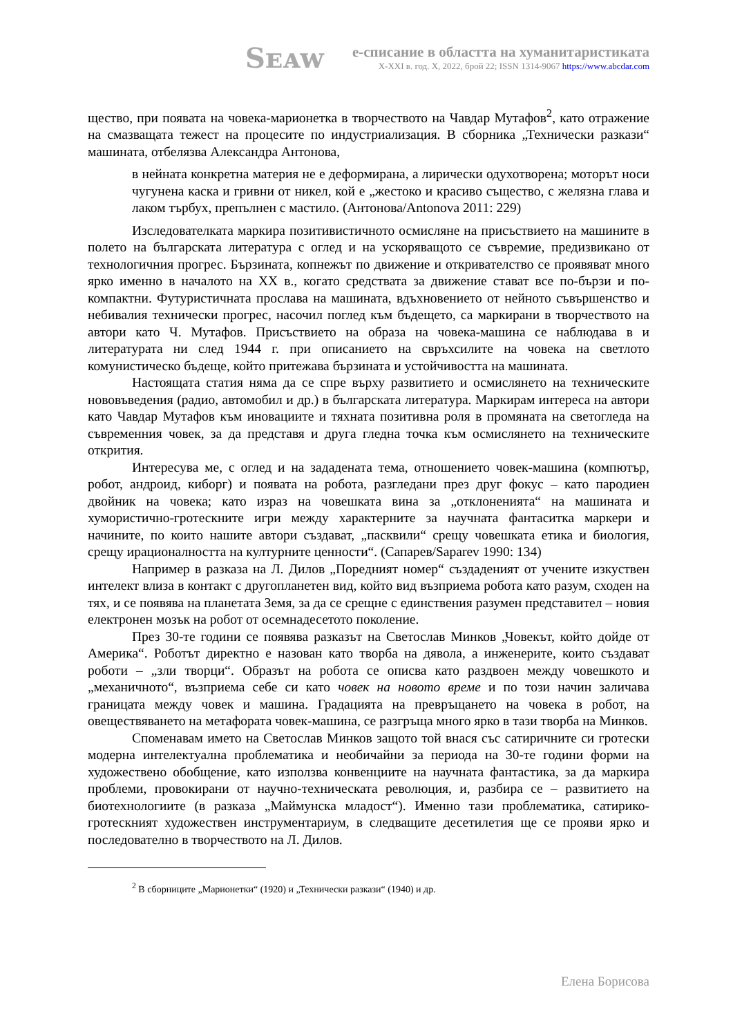Sᴇᴀᴡ
е-списание в областта на хуманитаристиката
X-XXI в. год. X, 2022, брой 22; ISSN 1314-9067 https://www.abcdar.com
щество, при появата на човека-марионетка в творчеството на Чавдар Мутафов<sup>2</sup>, като отражение на смазващата тежест на процесите по индустриализация. В сборника „Технически разкази“ машината, отбелязва Александра Антонова,
в нейната конкретна материя не е деформирана, а лирически одухотворена; моторът носи чугунена каска и гривни от никел, кой е „жестоко и красиво същество, с желязна глава и лаком търбух, препълнен с мастило. (Антонова/Antonova 2011: 229)
Изследователката маркира позитивистичното осмисляне на присъствието на машините в полето на българската литература с оглед и на ускоряващото се съвремие, предизвикано от технологичния прогрес. Бързината, копнежът по движение и откривателство се проявяват много ярко именно в началото на XX в., когато средствата за движение стават все по-бързи и по-компактни. Футуристичната прослава на машината, вдъхновението от нейното съвършенство и небивалия технически прогрес, насочил поглед към бъдещето, са маркирани в творчеството на автори като Ч. Мутафов. Присъствието на образа на човека-машина се наблюдава в и литературата ни след 1944 г. при описанието на свръхсилите на човека на светлото комунистическо бъдеще, който притежава бързината и устойчивостта на машината.
Настоящата статия няма да се спре върху развитието и осмислянето на техническите нововъведения (радио, автомобил и др.) в българската литература. Маркирам интереса на автори като Чавдар Мутафов към иновациите и тяхната позитивна роля в промяната на светогледа на съвременния човек, за да представя и друга гледна точка към осмислянето на техническите открития.
Интересува ме, с оглед и на зададената тема, отношението човек-машина (компютър, робот, андроид, киборг) и появата на робота, разгледани през друг фокус – като пародиен двойник на човека; като израз на човешката вина за „отклоненията“ на машината и хумористично-гротескните игри между характерните за научната фантаситка маркери и начините, по които нашите автори създават, „пасквили“ срещу човешката етика и биология, срещу ирационалността на културните ценности“. (Сапарев/Saparev 1990: 134)
Например в разказа на Л. Дилов „Поредният номер“ създаденият от учените изкуствен интелект влиза в контакт с другопланетен вид, който вид възприема робота като разум, сходен на тях, и се появява на планетата Земя, за да се срещне с единствения разумен представител – новия електронен мозък на робот от осемнадесетото поколение.
През 30-те години се появява разказът на Светослав Минков „Човекът, който дойде от Америка“. Роботът директно е назован като творба на дявола, а инженерите, които създават роботи – „зли творци“. Образът на робота се описва като раздвоен между човешкото и „механичното“, възприема себе си като човек на новото време и по този начин заличава границата между човек и машина. Градацията на превръщането на човека в робот, на овеществяването на метафората човек-машина, се разгръща много ярко в тази творба на Минков.
Споменавам името на Светослав Минков защото той внася със сатиричните си гротески модерна интелектуална проблематика и необичайни за периода на 30-те години форми на художествено обобщение, като използва конвенциите на научната фантастика, за да маркира проблеми, провокирани от научно-техническата революция, и, разбира се – развитието на биотехнологиите (в разказа „Маймунска младост“). Именно тази проблематика, сатирико-гротескният художествен инструментариум, в следващите десетилетия ще се прояви ярко и последователно в творчеството на Л. Дилов.
<sup>2</sup> В сборниците „Марионетки“ (1920) и „Технически разкази“ (1940) и др.
Елена Борисова